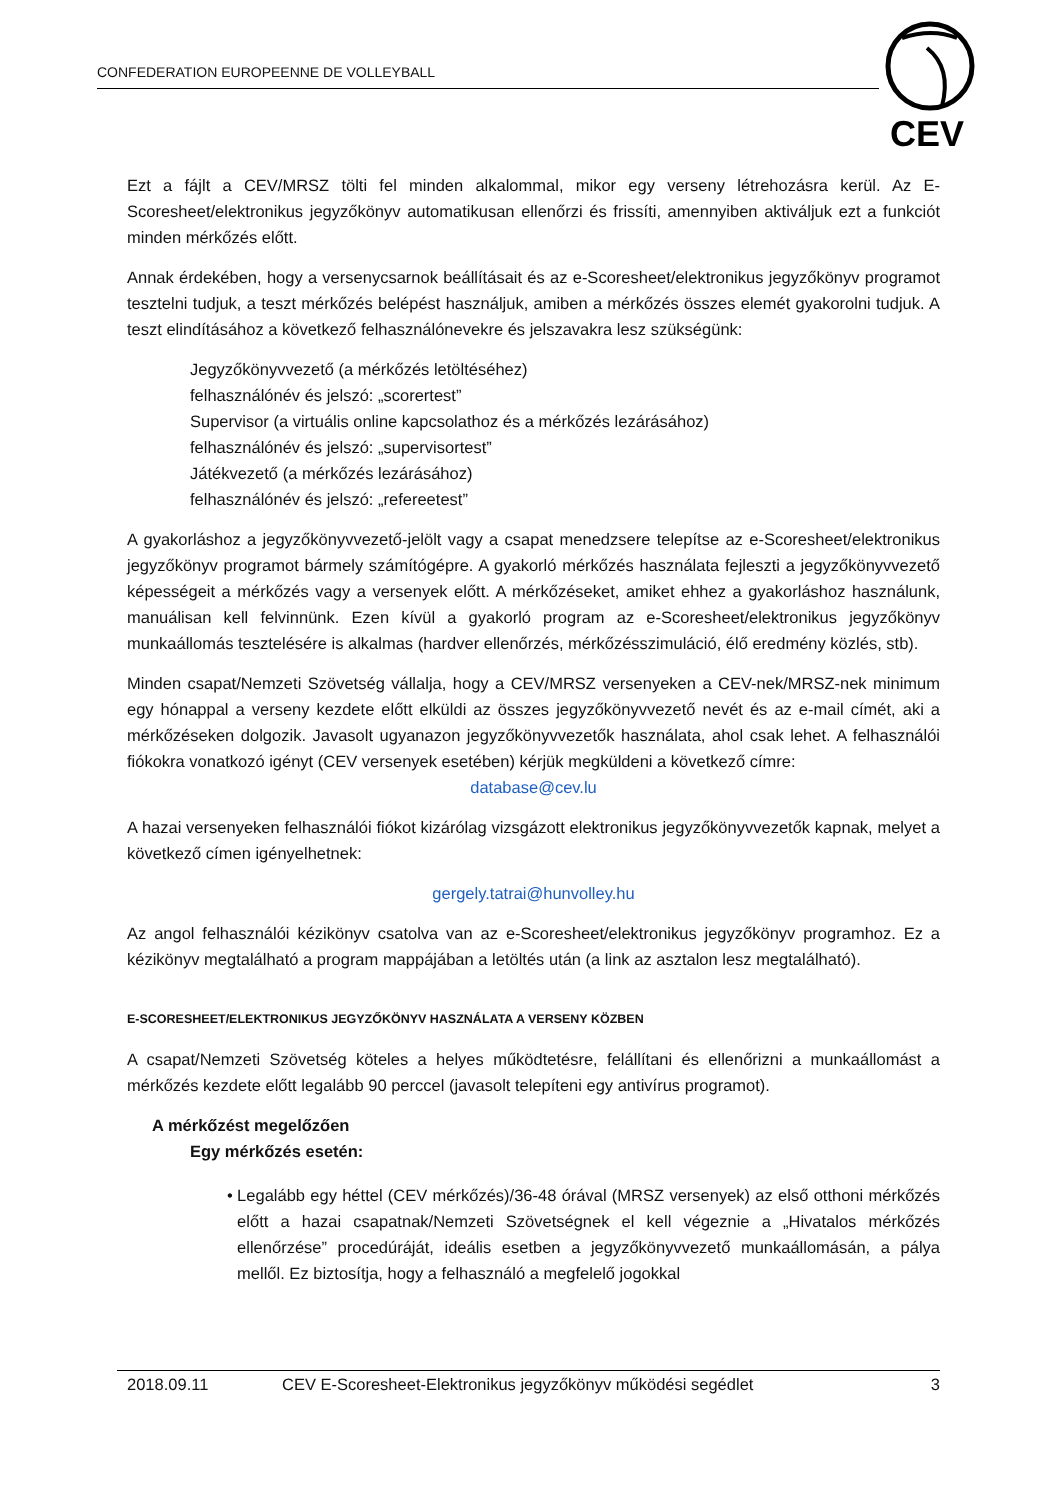CONFEDERATION EUROPEENNE DE VOLLEYBALL
CEV
Ezt a fájlt a CEV/MRSZ tölti fel minden alkalommal, mikor egy verseny létrehozásra kerül. Az E-Scoresheet/elektronikus jegyzőkönyv automatikusan ellenőrzi és frissíti, amennyiben aktiváljuk ezt a funkciót minden mérkőzés előtt.
Annak érdekében, hogy a versenycsarnok beállításait és az e-Scoresheet/elektronikus jegyzőkönyv programot tesztelni tudjuk, a teszt mérkőzés belépést használjuk, amiben a mérkőzés összes elemét gyakorolni tudjuk. A teszt elindításához a következő felhasználónevekre és jelszavakra lesz szükségünk:
Jegyzőkönyvvezető (a mérkőzés letöltéséhez)
felhasználónév és jelszó: „scorertest”
Supervisor (a virtuális online kapcsolathoz és a mérkőzés lezárásához)
felhasználónév és jelszó: „supervisortest”
Játékvezető (a mérkőzés lezárásához)
felhasználónév és jelszó: „refereetest”
A gyakorláshoz a jegyzőkönyvvezető-jelölt vagy a csapat menedzsere telepítse az e-Scoresheet/elektronikus jegyzőkönyv programot bármely számítógépre. A gyakorló mérkőzés használata fejleszti a jegyzőkönyvvezető képességeit a mérkőzés vagy a versenyek előtt. A mérkőzéseket, amiket ehhez a gyakorláshoz használunk, manuálisan kell felvinnünk. Ezen kívül a gyakorló program az e-Scoresheet/elektronikus jegyzőkönyv munkaállomás tesztelésére is alkalmas (hardver ellenőrzés, mérkőzésszimuláció, élő eredmény közlés, stb).
Minden csapat/Nemzeti Szövetség vállalja, hogy a CEV/MRSZ versenyeken a CEV-nek/MRSZ-nek minimum egy hónappal a verseny kezdete előtt elküldi az összes jegyzőkönyvvezető nevét és az e-mail címét, aki a mérkőzéseken dolgozik. Javasolt ugyanazon jegyzőkönyvvezetők használata, ahol csak lehet. A felhasználói fiókokra vonatkozó igényt (CEV versenyek esetében) kérjük megküldeni a következő címre:
database@cev.lu
A hazai versenyeken felhasználói fiókot kizárólag vizsgázott elektronikus jegyzőkönyvvezetők kapnak, melyet a következő címen igényelhetnek:
gergely.tatrai@hunvolley.hu
Az angol felhasználói kézikönyv csatolva van az e-Scoresheet/elektronikus jegyzőkönyv programhoz. Ez a kézikönyv megtalálható a program mappájában a letöltés után (a link az asztalon lesz megtalálható).
E-SCORESHEET/ELEKTRONIKUS JEGYZŐKÖNYV HASZNÁLATA A VERSENY KÖZBEN
A csapat/Nemzeti Szövetség köteles a helyes működtetésre, felállítani és ellenőrizni a munkaállomást a mérkőzés kezdete előtt legalább 90 perccel (javasolt telepíteni egy antivírus programot).
A mérkőzést megelőzően
Egy mérkőzés esetén:
• Legalább egy héttel (CEV mérkőzés)/36-48 órával (MRSZ versenyek) az első otthoni mérkőzés előtt a hazai csapatnak/Nemzeti Szövetségnek el kell végeznie a „Hivatalos mérkőzés ellenőrzése” procedúráját, ideális esetben a jegyzőkönyvvezető munkaállomásán, a pálya mellől. Ez biztosítja, hogy a felhasználó a megfelelő jogokkal
2018.09.11 CEV E-Scoresheet-Elektronikus jegyzőkönyv működési segédlet 3